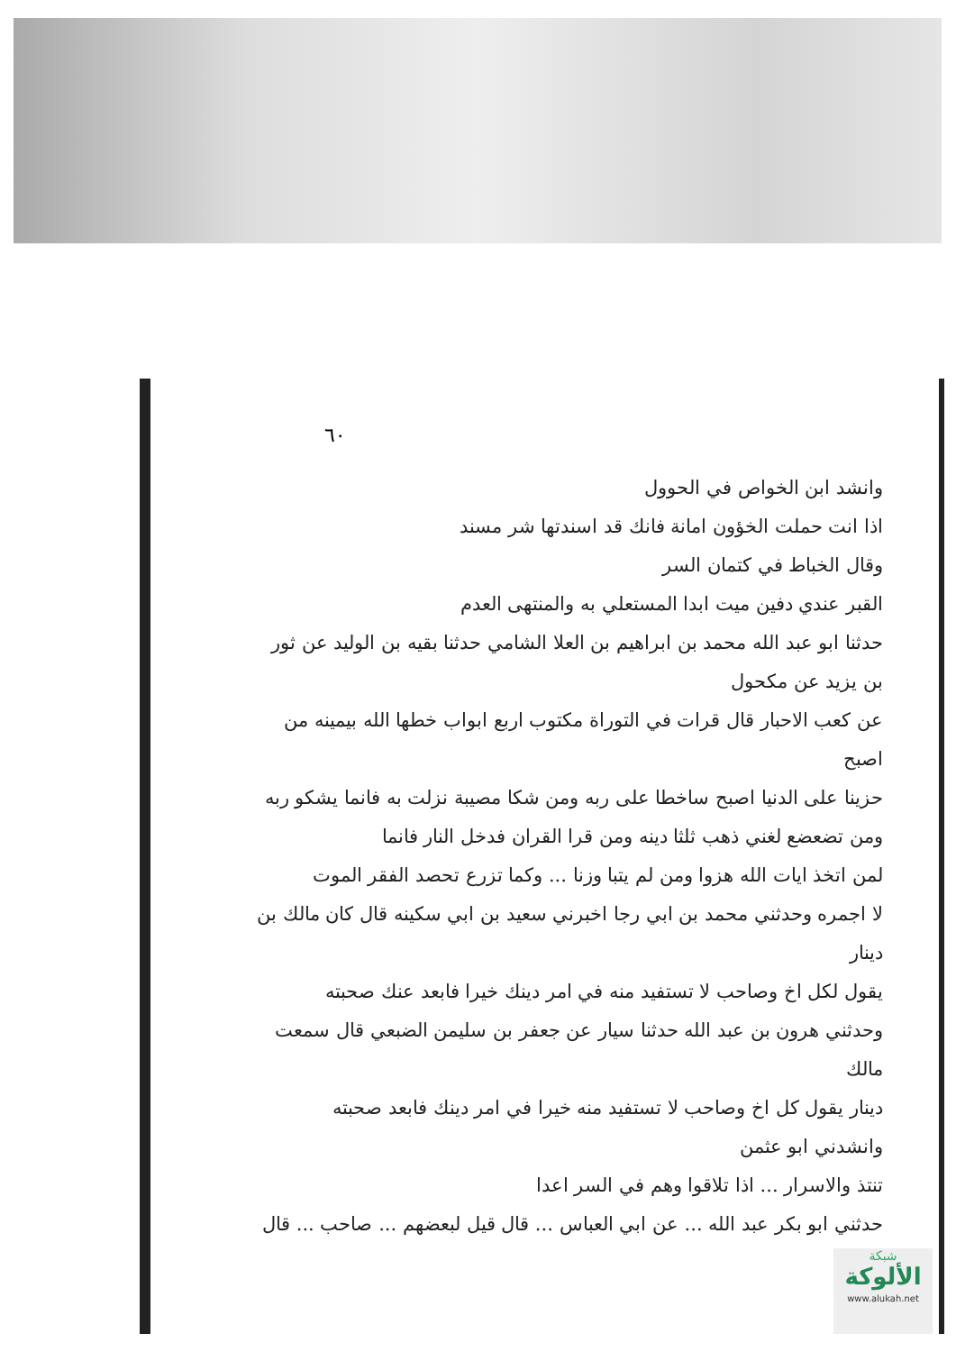٦٠
وانشد ابن الخواص في الحوول
اذا انت حملت الخؤون امانة فانك قد اسندتها شر مسند
وقال الخباط في كتمان السر
القبر عندي دفين ميت ابدا المستعلي به والمنتهى العدم
حدثنا ابو عبد الله محمد بن ابراهيم بن العلا الشامي حدثنا بقيه بن الوليد عن ثور بن يزيد عن مكحول
عن كعب الاحبار قال قرات في التوراة مكتوب اربع ابواب خطها الله بيمينه من اصبح
حزينا على الدنيا اصبح ساخطا على ربه ومن شكا مصيبة نزلت به فانما يشكو ربه
ومن تضعضع لغني ذهب ثلثا دينه ومن قرا القران فدخل النار فانما
لمن اتخذ ايات الله هزوا ومن لم يتبا وزنا ... وكما تزرع تحصد الفقر الموت
لا اجمره وحدثني محمد بن ابي رجا اخبرني سعيد بن ابي سكينه قال كان مالك بن دينار
يقول لكل اخ وصاحب لا تستفيد منه في امر دينك خيرا فابعد عنك صحبته
وحدثني هرون بن عبد الله حدثنا سيار عن جعفر بن سليمن الضبعي قال سمعت مالك
دينار يقول كل اخ وصاحب لا تستفيد منه خيرا في امر دينك فابعد صحبته
وانشدني ابو عثمن
تنتذ والاسرار ... اذا تلاقوا وهم في السر اعدا
حدثني ابو بكر عبد الله ... عن ابي العباس ... قال قيل لبعضهم ... صاحب ... قال
شبكة
الألوكة
www.alukah.net